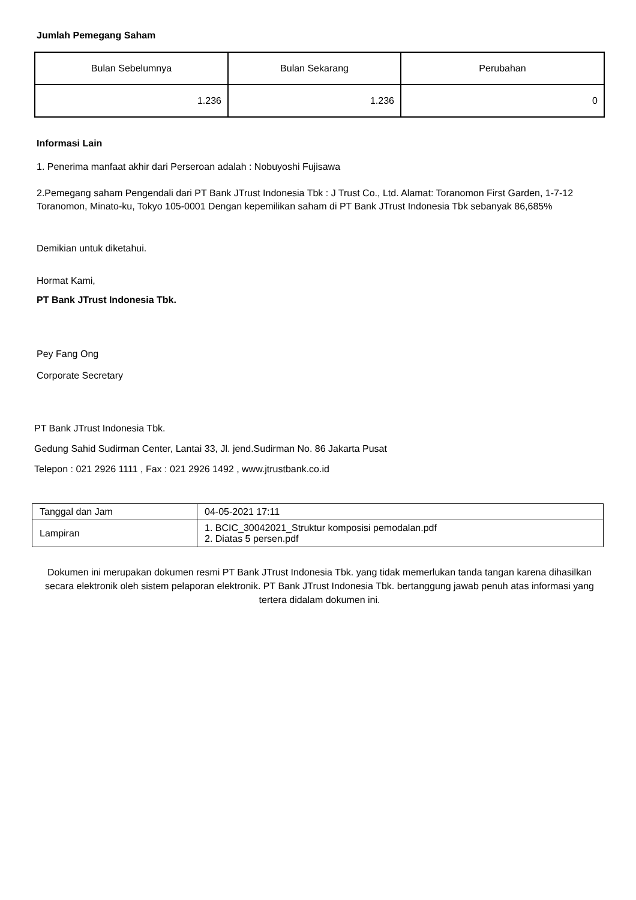Jumlah Pemegang Saham
| Bulan Sebelumnya | Bulan Sekarang | Perubahan |
| 1.236 | 1.236 | 0 |
Informasi Lain
1. Penerima manfaat akhir dari Perseroan adalah : Nobuyoshi Fujisawa
2.Pemegang saham Pengendali dari PT Bank JTrust Indonesia Tbk : J Trust Co., Ltd. Alamat: Toranomon First Garden, 1-7-12 Toranomon, Minato-ku, Tokyo 105-0001 Dengan kepemilikan saham di PT Bank JTrust Indonesia Tbk sebanyak 86,685%
Demikian untuk diketahui.
Hormat Kami,
PT Bank JTrust Indonesia Tbk.
Pey Fang Ong
Corporate Secretary
PT Bank JTrust Indonesia Tbk.
Gedung Sahid Sudirman Center, Lantai 33, Jl. jend.Sudirman No. 86 Jakarta Pusat
Telepon : 021 2926 1111 , Fax : 021 2926 1492 , www.jtrustbank.co.id
| Tanggal dan Jam | 04-05-2021 17:11 |
| Lampiran | 1. BCIC_30042021_Struktur komposisi pemodalan.pdf 2. Diatas 5 persen.pdf |
Dokumen ini merupakan dokumen resmi PT Bank JTrust Indonesia Tbk. yang tidak memerlukan tanda tangan karena dihasilkan secara elektronik oleh sistem pelaporan elektronik. PT Bank JTrust Indonesia Tbk. bertanggung jawab penuh atas informasi yang tertera didalam dokumen ini.